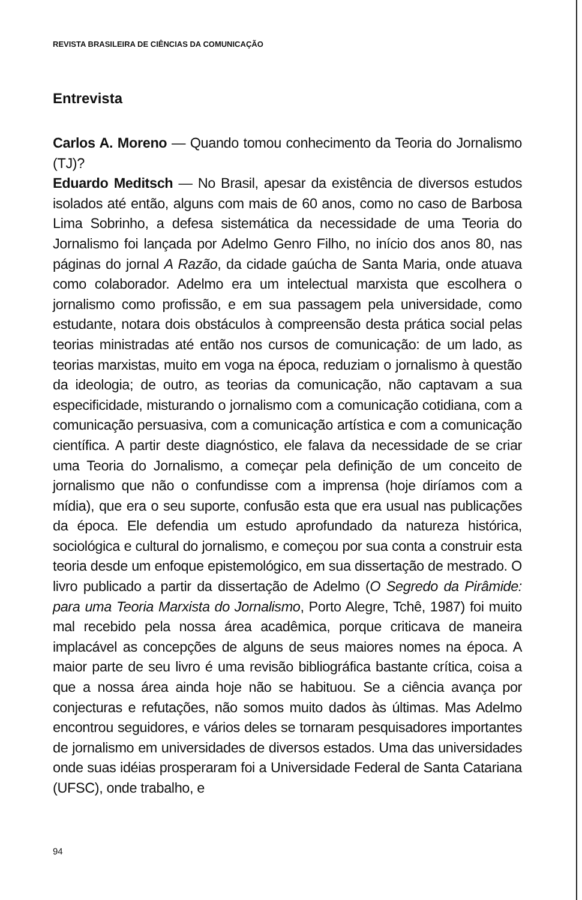REVISTA BRASILEIRA DE CIÊNCIAS DA COMUNICAÇÃO
Entrevista
Carlos A. Moreno — Quando tomou conhecimento da Teoria do Jornalismo (TJ)?
Eduardo Meditsch — No Brasil, apesar da existência de diversos estudos isolados até então, alguns com mais de 60 anos, como no caso de Barbosa Lima Sobrinho, a defesa sistemática da necessidade de uma Teoria do Jornalismo foi lançada por Adelmo Genro Filho, no início dos anos 80, nas páginas do jornal A Razão, da cidade gaúcha de Santa Maria, onde atuava como colaborador. Adelmo era um intelectual marxista que escolhera o jornalismo como profissão, e em sua passagem pela universidade, como estudante, notara dois obstáculos à compreensão desta prática social pelas teorias ministradas até então nos cursos de comunicação: de um lado, as teorias marxistas, muito em voga na época, reduziam o jornalismo à questão da ideologia; de outro, as teorias da comunicação, não captavam a sua especificidade, misturando o jornalismo com a comunicação cotidiana, com a comunicação persuasiva, com a comunicação artística e com a comunicação científica. A partir deste diagnóstico, ele falava da necessidade de se criar uma Teoria do Jornalismo, a começar pela definição de um conceito de jornalismo que não o confundisse com a imprensa (hoje diríamos com a mídia), que era o seu suporte, confusão esta que era usual nas publicações da época. Ele defendia um estudo aprofundado da natureza histórica, sociológica e cultural do jornalismo, e começou por sua conta a construir esta teoria desde um enfoque epistemológico, em sua dissertação de mestrado. O livro publicado a partir da dissertação de Adelmo (O Segredo da Pirâmide: para uma Teoria Marxista do Jornalismo, Porto Alegre, Tchê, 1987) foi muito mal recebido pela nossa área acadêmica, porque criticava de maneira implacável as concepções de alguns de seus maiores nomes na época. A maior parte de seu livro é uma revisão bibliográfica bastante crítica, coisa a que a nossa área ainda hoje não se habituou. Se a ciência avança por conjecturas e refutações, não somos muito dados às últimas. Mas Adelmo encontrou seguidores, e vários deles se tornaram pesquisadores importantes de jornalismo em universidades de diversos estados. Uma das universidades onde suas idéias prosperaram foi a Universidade Federal de Santa Catariana (UFSC), onde trabalho, e
94